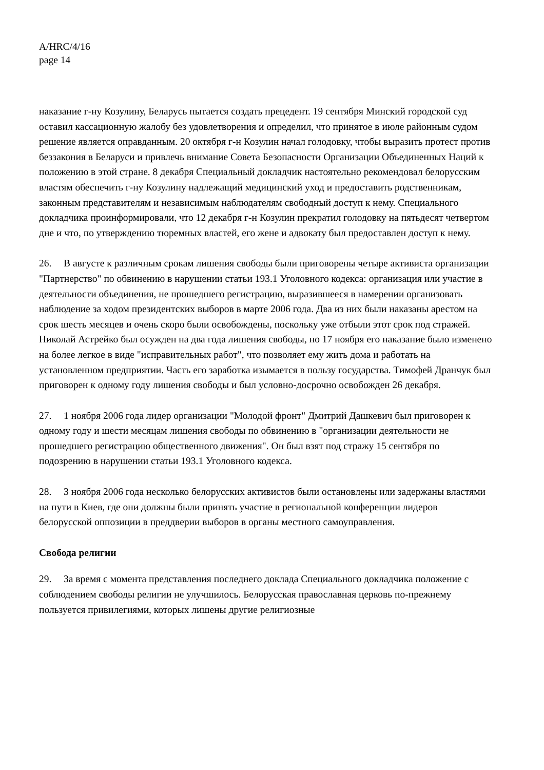A/HRC/4/16
page 14
наказание г-ну Козулину, Беларусь пытается создать прецедент. 19 сентября Минский городской суд оставил кассационную жалобу без удовлетворения и определил, что принятое в июле районным судом решение является оправданным. 20 октября г-н Козулин начал голодовку, чтобы выразить протест против беззакония в Беларуси и привлечь внимание Совета Безопасности Организации Объединенных Наций к положению в этой стране. 8 декабря Специальный докладчик настоятельно рекомендовал белорусским властям обеспечить г-ну Козулину надлежащий медицинский уход и предоставить родственникам, законным представителям и независимым наблюдателям свободный доступ к нему. Специального докладчика проинформировали, что 12 декабря г-н Козулин прекратил голодовку на пятьдесят четвертом дне и что, по утверждению тюремных властей, его жене и адвокату был предоставлен доступ к нему.
26. В августе к различным срокам лишения свободы были приговорены четыре активиста организации "Партнерство" по обвинению в нарушении статьи 193.1 Уголовного кодекса: организация или участие в деятельности объединения, не прошедшего регистрацию, выразившееся в намерении организовать наблюдение за ходом президентских выборов в марте 2006 года. Два из них были наказаны арестом на срок шесть месяцев и очень скоро были освобождены, поскольку уже отбыли этот срок под стражей. Николай Астрейко был осужден на два года лишения свободы, но 17 ноября его наказание было изменено на более легкое в виде "исправительных работ", что позволяет ему жить дома и работать на установленном предприятии. Часть его заработка изымается в пользу государства. Тимофей Дранчук был приговорен к одному году лишения свободы и был условно-досрочно освобожден 26 декабря.
27. 1 ноября 2006 года лидер организации "Молодой фронт" Дмитрий Дашкевич был приговорен к одному году и шести месяцам лишения свободы по обвинению в "организации деятельности не прошедшего регистрацию общественного движения". Он был взят под стражу 15 сентября по подозрению в нарушении статьи 193.1 Уголовного кодекса.
28. 3 ноября 2006 года несколько белорусских активистов были остановлены или задержаны властями на пути в Киев, где они должны были принять участие в региональной конференции лидеров белорусской оппозиции в преддверии выборов в органы местного самоуправления.
Свобода религии
29. За время с момента представления последнего доклада Специального докладчика положение с соблюдением свободы религии не улучшилось. Белорусская православная церковь по-прежнему пользуется привилегиями, которых лишены другие религиозные